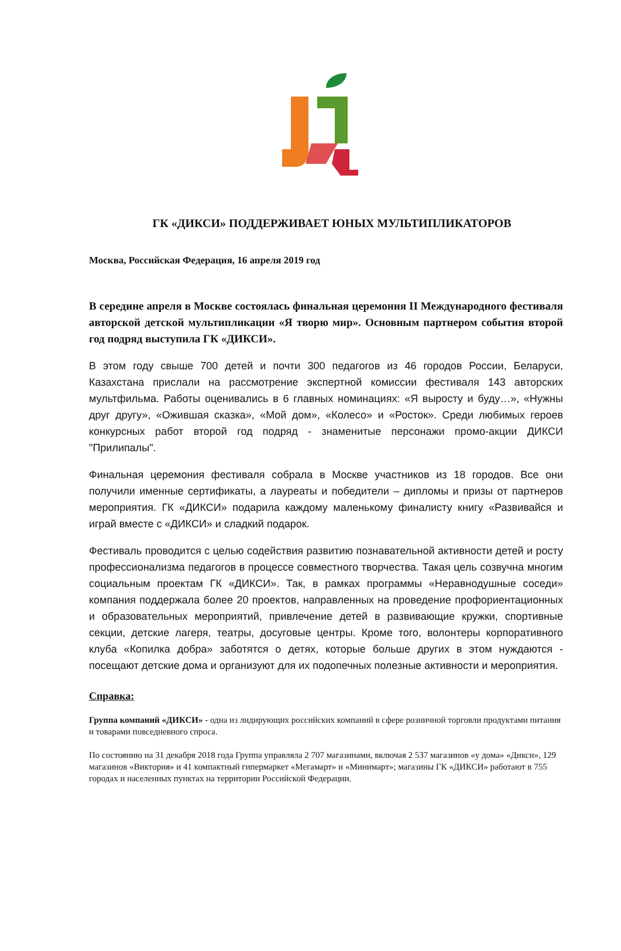ГК «ДИКСИ» ПОДДЕРЖИВАЕТ ЮНЫХ МУЛЬТИПЛИКАТОРОВ
Москва, Российская Федерация, 16 апреля 2019 год
В середине апреля в Москве состоялась финальная церемония II Международного фестиваля авторской детской мультипликации «Я творю мир». Основным партнером события второй год подряд выступила ГК «ДИКСИ».
В этом году свыше 700 детей и почти 300 педагогов из 46 городов России, Беларуси, Казахстана прислали на рассмотрение экспертной комиссии фестиваля 143 авторских мультфильма. Работы оценивались в 6 главных номинациях: «Я выросту и буду…», «Нужны друг другу», «Ожившая сказка», «Мой дом», «Колесо» и «Росток». Среди любимых героев конкурсных работ второй год подряд - знаменитые персонажи промо-акции ДИКСИ "Прилипалы".
Финальная церемония фестиваля собрала в Москве участников из 18 городов. Все они получили именные сертификаты, а лауреаты и победители – дипломы и призы от партнеров мероприятия. ГК «ДИКСИ» подарила каждому маленькому финалисту книгу «Развивайся и играй вместе с «ДИКСИ» и сладкий подарок.
Фестиваль проводится с целью содействия развитию познавательной активности детей и росту профессионализма педагогов в процессе совместного творчества. Такая цель созвучна многим социальным проектам ГК «ДИКСИ». Так, в рамках программы «Неравнодушные соседи» компания поддержала более 20 проектов, направленных на проведение профориентационных и образовательных мероприятий, привлечение детей в развивающие кружки, спортивные секции, детские лагеря, театры, досуговые центры. Кроме того, волонтеры корпоративного клуба «Копилка добра» заботятся о детях, которые больше других в этом нуждаются - посещают детские дома и организуют для их подопечных полезные активности и мероприятия.
Справка:
Группа компаний «ДИКСИ» - одна из лидирующих российских компаний в сфере розничной торговли продуктами питания и товарами повседневного спроса.
По состоянию на 31 декабря 2018 года Группа управляла 2 707 магазинами, включая 2 537 магазинов «у дома» «Дикси», 129 магазинов «Виктория» и 41 компактный гипермаркет «Мегамарт» и «Минимарт»; магазины ГК «ДИКСИ» работают в 755 городах и населенных пунктах на территории Российской Федерации.